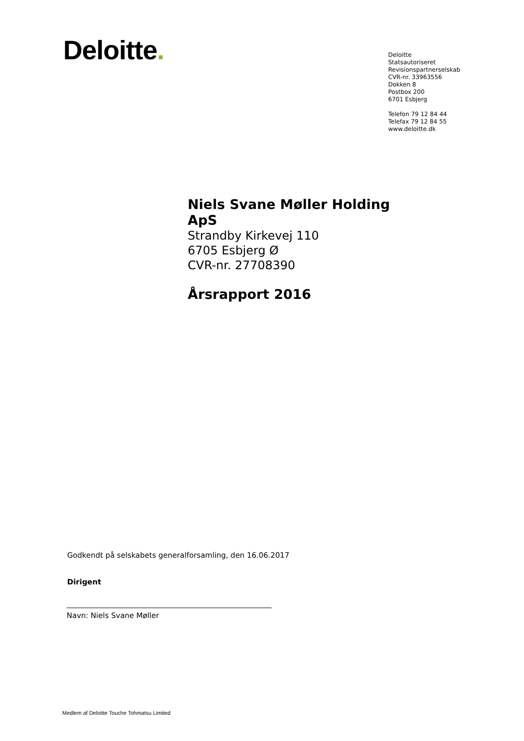Deloitte.
Deloitte
Statsautoriseret
Revisionspartnerselskab
CVR-nr. 33963556
Dokken 8
Postbox 200
6701 Esbjerg
Telefon 79 12 84 44
Telefax 79 12 84 55
www.deloitte.dk
Niels Svane Møller Holding ApS
Strandby Kirkevej 110
6705 Esbjerg Ø
CVR-nr. 27708390
Årsrapport 2016
Godkendt på selskabets generalforsamling, den 16.06.2017
Dirigent
Navn: Niels Svane Møller
Medlem af Deloitte Touche Tohmatsu Limited